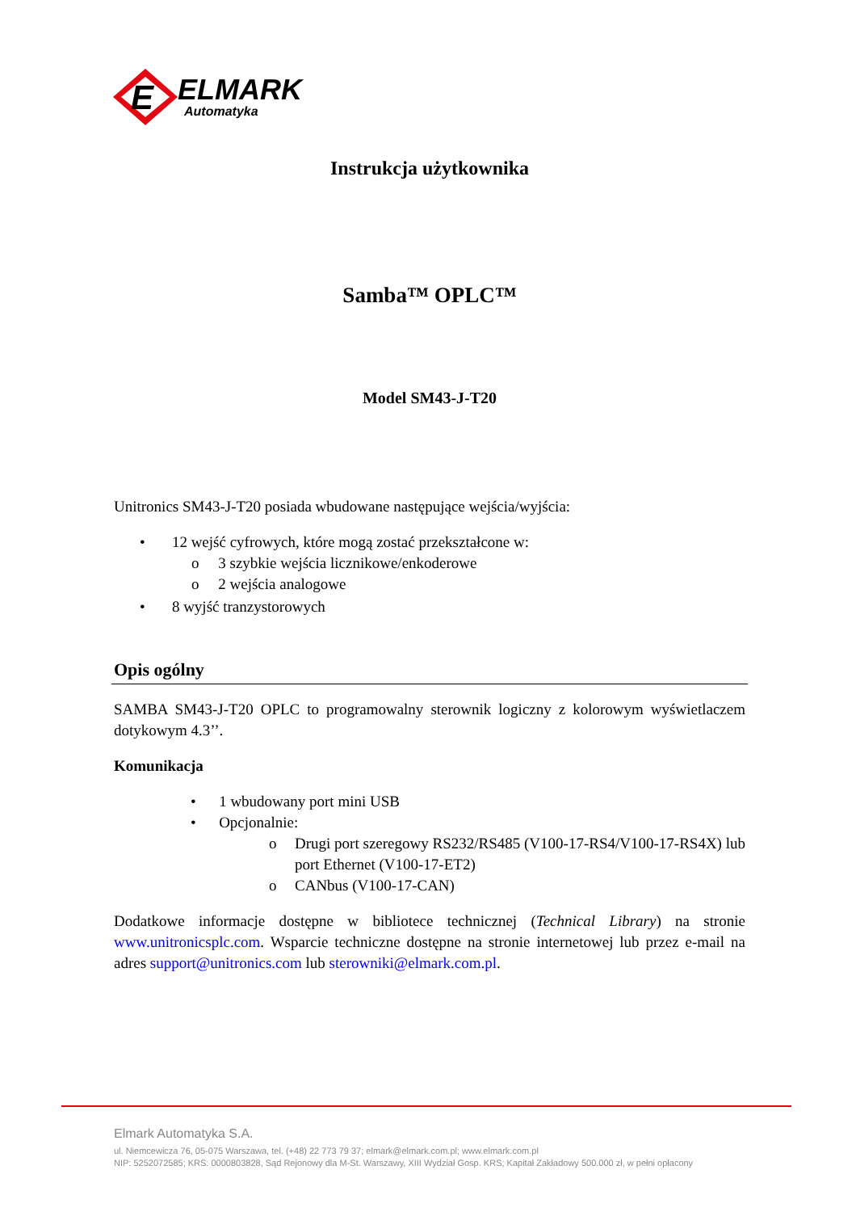E
ELMARK
Automatyka
Instrukcja użytkownika
Samba™ OPLC™
Model SM43-J-T20
Unitronics SM43-J-T20 posiada wbudowane następujące wejścia/wyjścia:
• 12 wejść cyfrowych, które mogą zostać przekształcone w:
o 3 szybkie wejścia licznikowe/enkoderowe
o 2 wejścia analogowe
• 8 wyjść tranzystorowych
Opis ogólny
SAMBA SM43-J-T20 OPLC to programowalny sterownik logiczny z kolorowym wyświetlaczem dotykowym 4.3’’.
Komunikacja
• 1 wbudowany port mini USB
• Opcjonalnie:
o Drugi port szeregowy RS232/RS485 (V100-17-RS4/V100-17-RS4X) lub port Ethernet (V100-17-ET2)
o CANbus (V100-17-CAN)
Dodatkowe informacje dostępne w bibliotece technicznej (Technical Library) na stronie www.unitronicsplc.com. Wsparcie techniczne dostępne na stronie internetowej lub przez e-mail na adres support@unitronics.com lub sterowniki@elmark.com.pl.
Elmark Automatyka S.A.
ul. Niemcewicza 76, 05-075 Warszawa, tel. (+48) 22 773 79 37; elmark@elmark.com.pl; www.elmark.com.pl
NIP: 5252072585; KRS: 0000803828, Sąd Rejonowy dla M-St. Warszawy, XIII Wydział Gosp. KRS; Kapitał Zakładowy 500.000 zł, w pełni opłacony